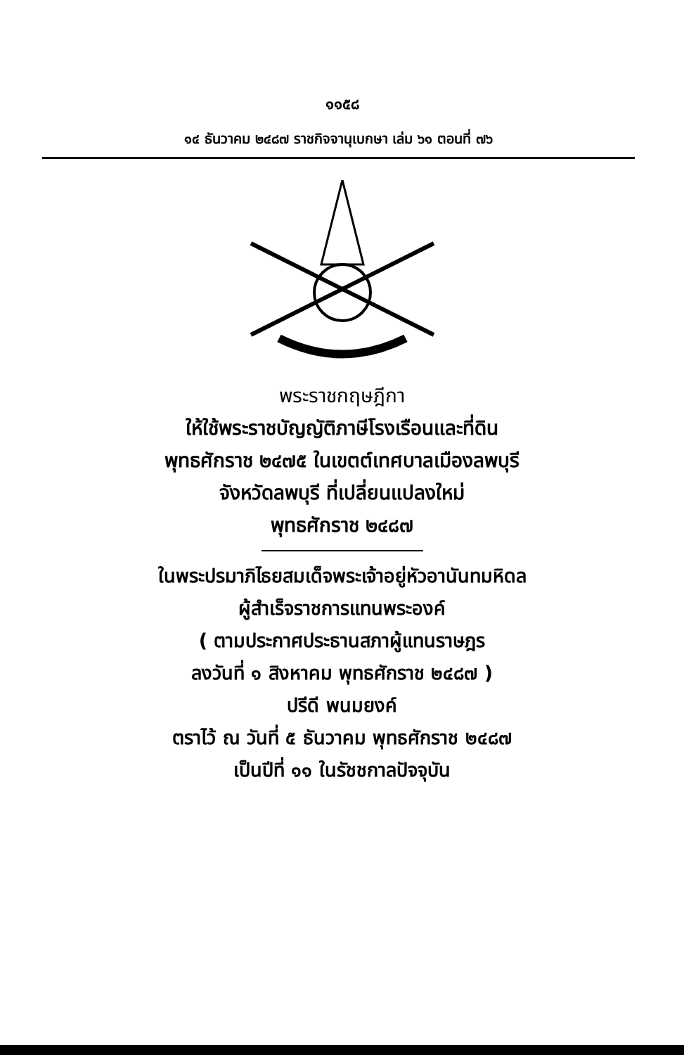๑๑๕๘
๑๔ ธันวาคม ๒๔๘๗ ราชกิจจานุเบกษา เล่ม ๖๑ ตอนที่ ๗๖
พระราชกฤษฎีกา
ให้ใช้พระราชบัญญัติภาษีโรงเรือนและที่ดิน
พุทธศักราช ๒๔๗๕ ในเขตต์เทศบาลเมืองลพบุรี
จังหวัดลพบุรี ที่เปลี่ยนแปลงใหม่
พุทธศักราช ๒๔๘๗
ในพระปรมาภิไธยสมเด็จพระเจ้าอยู่หัวอานันทมหิดล
ผู้สำเร็จราชการแทนพระองค์
( ตามประกาศประธานสภาผู้แทนราษฎร
ลงวันที่ ๑ สิงหาคม พุทธศักราช ๒๔๘๗ )
ปรีดี พนมยงค์
ตราไว้ ณ วันที่ ๕ ธันวาคม พุทธศักราช ๒๔๘๗
เป็นปีที่ ๑๑ ในรัชชกาลปัจจุบัน